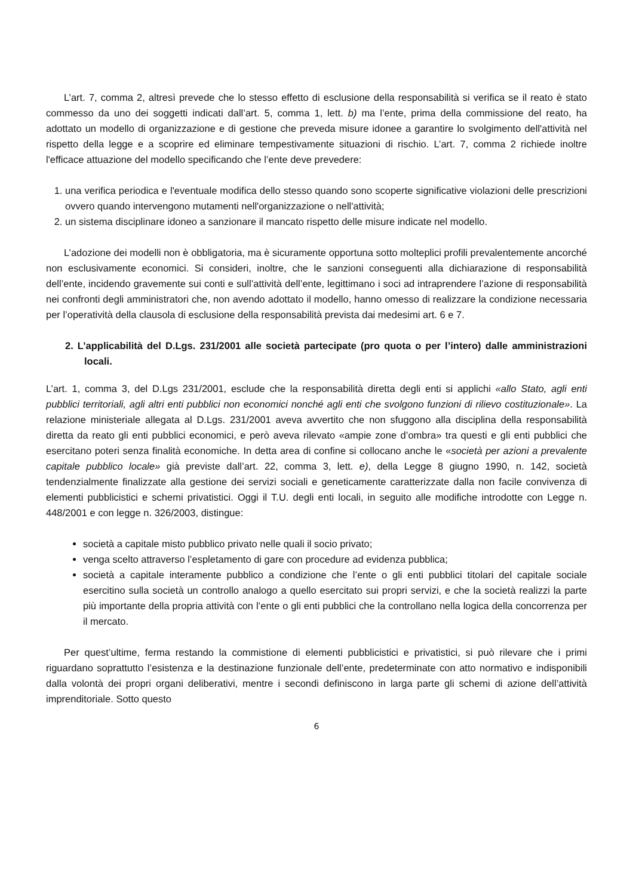L’art. 7, comma 2, altresì prevede che lo stesso effetto di esclusione della responsabilità si verifica se il reato è stato commesso da uno dei soggetti indicati dall’art. 5, comma 1, lett. b) ma l’ente, prima della commissione del reato, ha adottato un modello di organizzazione e di gestione che preveda misure idonee a garantire lo svolgimento dell'attività nel rispetto della legge e a scoprire ed eliminare tempestivamente situazioni di rischio. L’art. 7, comma 2 richiede inoltre l'efficace attuazione del modello specificando che l’ente deve prevedere:
1. una verifica periodica e l'eventuale modifica dello stesso quando sono scoperte significative violazioni delle prescrizioni ovvero quando intervengono mutamenti nell'organizzazione o nell'attività;
2. un sistema disciplinare idoneo a sanzionare il mancato rispetto delle misure indicate nel modello.
L’adozione dei modelli non è obbligatoria, ma è sicuramente opportuna sotto molteplici profili prevalentemente ancorché non esclusivamente economici. Si consideri, inoltre, che le sanzioni conseguenti alla dichiarazione di responsabilità dell’ente, incidendo gravemente sui conti e sull’attività dell’ente, legittimano i soci ad intraprendere l’azione di responsabilità nei confronti degli amministratori che, non avendo adottato il modello, hanno omesso di realizzare la condizione necessaria per l’operatività della clausola di esclusione della responsabilità prevista dai medesimi art. 6 e 7.
2. L’applicabilità del D.Lgs. 231/2001 alle società partecipate (pro quota o per l’intero) dalle amministrazioni locali.
L’art. 1, comma 3, del D.Lgs 231/2001, esclude che la responsabilità diretta degli enti si applichi «allo Stato, agli enti pubblici territoriali, agli altri enti pubblici non economici nonché agli enti che svolgono funzioni di rilievo costituzionale». La relazione ministeriale allegata al D.Lgs. 231/2001 aveva avvertito che non sfuggono alla disciplina della responsabilità diretta da reato gli enti pubblici economici, e però aveva rilevato «ampie zone d’ombra» tra questi e gli enti pubblici che esercitano poteri senza finalità economiche. In detta area di confine si collocano anche le «società per azioni a prevalente capitale pubblico locale» già previste dall’art. 22, comma 3, lett. e), della Legge 8 giugno 1990, n. 142, società tendenzialmente finalizzate alla gestione dei servizi sociali e geneticamente caratterizzate dalla non facile convivenza di elementi pubblicistici e schemi privatistici. Oggi il T.U. degli enti locali, in seguito alle modifiche introdotte con Legge n. 448/2001 e con legge n. 326/2003, distingue:
società a capitale misto pubblico privato nelle quali il socio privato;
venga scelto attraverso l’espletamento di gare con procedure ad evidenza pubblica;
società a capitale interamente pubblico a condizione che l’ente o gli enti pubblici titolari del capitale sociale esercitino sulla società un controllo analogo a quello esercitato sui propri servizi, e che la società realizzi la parte più importante della propria attività con l’ente o gli enti pubblici che la controllano nella logica della concorrenza per il mercato.
Per quest’ultime, ferma restando la commistione di elementi pubblicistici e privatistici, si può rilevare che i primi riguardano soprattutto l’esistenza e la destinazione funzionale dell’ente, predeterminate con atto normativo e indisponibili dalla volontà dei propri organi deliberativi, mentre i secondi definiscono in larga parte gli schemi di azione dell’attività imprenditoriale. Sotto questo
6